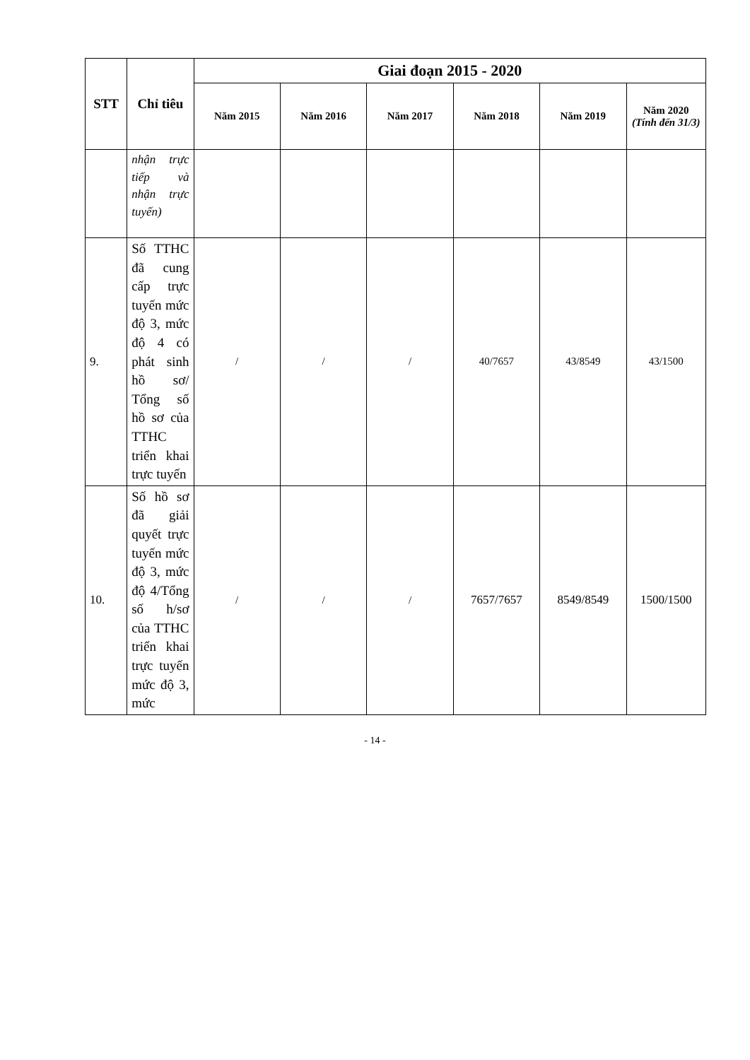| STT | Chỉ tiêu | Giai đoạn 2015 - 2020 | | | | | |
| --- | --- | --- | --- | --- | --- | --- | --- |
| | | Năm 2015 | Năm 2016 | Năm 2017 | Năm 2018 | Năm 2019 | Năm 2020 (Tính đến 31/3) |
| | nhận trực tiếp và nhận trực tuyến) | | | | | | |
| 9. | Số TTHC đã cung cấp trực tuyến mức độ 3, mức độ 4 có phát sinh hồ sơ/ Tổng số hồ sơ của TTHC triển khai trực tuyến | / | / | / | 40/7657 | 43/8549 | 43/1500 |
| 10. | Số hồ sơ đã giải quyết trực tuyến mức độ 3, mức độ 4/Tổng số h/sơ của TTHC triển khai trực tuyến mức độ 3, mức | / | / | / | 7657/7657 | 8549/8549 | 1500/1500 |
- 14 -